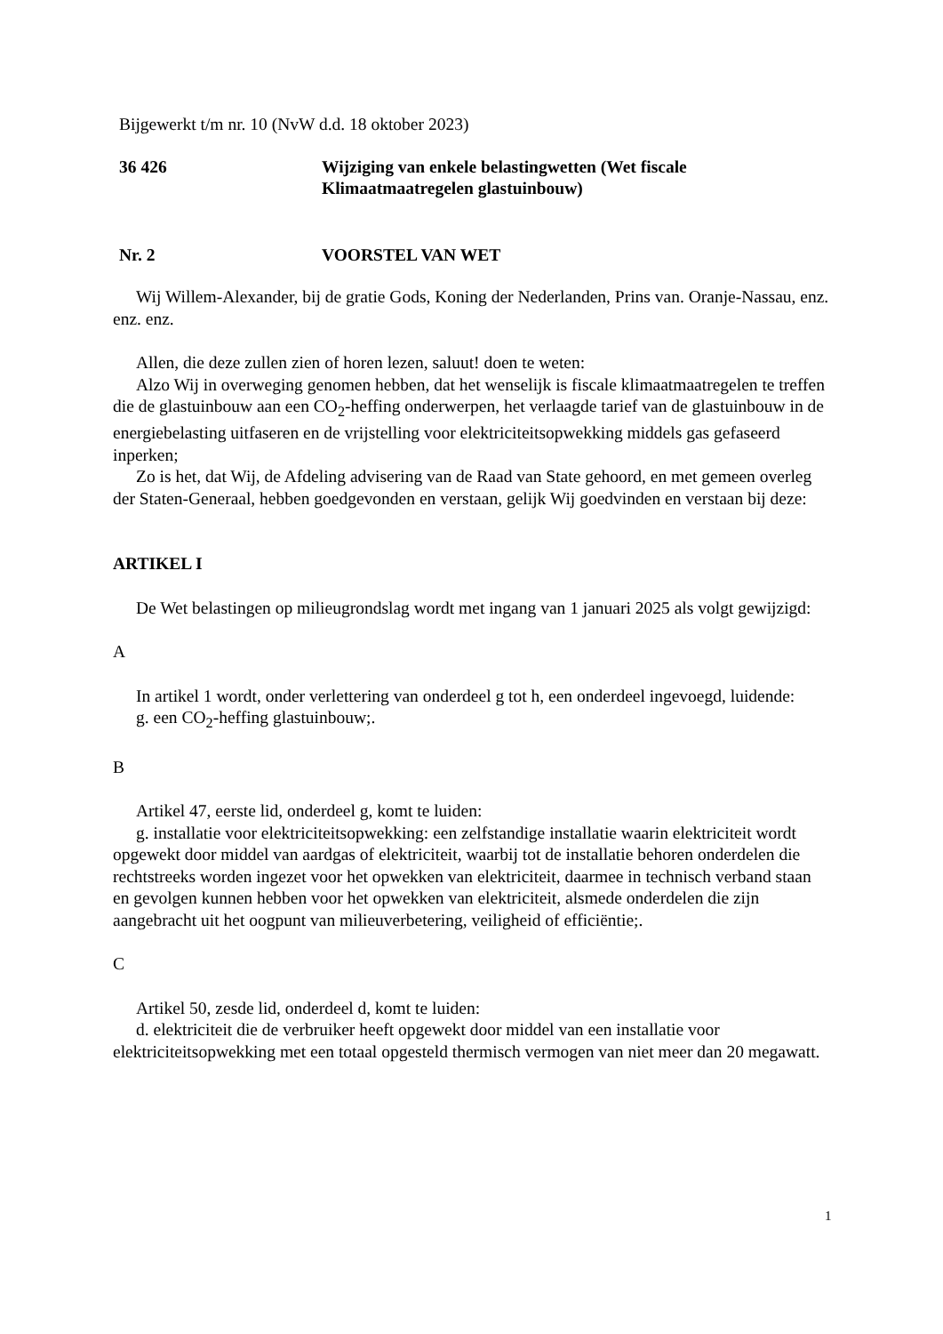Bijgewerkt t/m nr. 10 (NvW d.d. 18 oktober 2023)
36 426 Wijziging van enkele belastingwetten (Wet fiscale
Klimaatmaatregelen glastuinbouw)
Nr. 2 VOORSTEL VAN WET
Wij Willem-Alexander, bij de gratie Gods, Koning der Nederlanden, Prins van. Oranje-Nassau, enz. enz. enz.
Allen, die deze zullen zien of horen lezen, saluut! doen te weten:
Alzo Wij in overweging genomen hebben, dat het wenselijk is fiscale klimaatmaatregelen te treffen die de glastuinbouw aan een CO<sub>2</sub>-heffing onderwerpen, het verlaagde tarief van de glastuinbouw in de energiebelasting uitfaseren en de vrijstelling voor elektriciteitsopwekking middels gas gefaseerd inperken;
Zo is het, dat Wij, de Afdeling advisering van de Raad van State gehoord, en met gemeen overleg der Staten-Generaal, hebben goedgevonden en verstaan, gelijk Wij goedvinden en verstaan bij deze:
ARTIKEL I
De Wet belastingen op milieugrondslag wordt met ingang van 1 januari 2025 als volgt gewijzigd:
A
In artikel 1 wordt, onder verlettering van onderdeel g tot h, een onderdeel ingevoegd, luidende:
g. een CO<sub>2</sub>-heffing glastuinbouw;.
B
Artikel 47, eerste lid, onderdeel g, komt te luiden:
g. installatie voor elektriciteitsopwekking: een zelfstandige installatie waarin elektriciteit wordt opgewekt door middel van aardgas of elektriciteit, waarbij tot de installatie behoren onderdelen die rechtstreeks worden ingezet voor het opwekken van elektriciteit, daarmee in technisch verband staan en gevolgen kunnen hebben voor het opwekken van elektriciteit, alsmede onderdelen die zijn aangebracht uit het oogpunt van milieuverbetering, veiligheid of efficiëntie;.
C
Artikel 50, zesde lid, onderdeel d, komt te luiden:
d. elektriciteit die de verbruiker heeft opgewekt door middel van een installatie voor elektriciteitsopwekking met een totaal opgesteld thermisch vermogen van niet meer dan 20 megawatt.
1